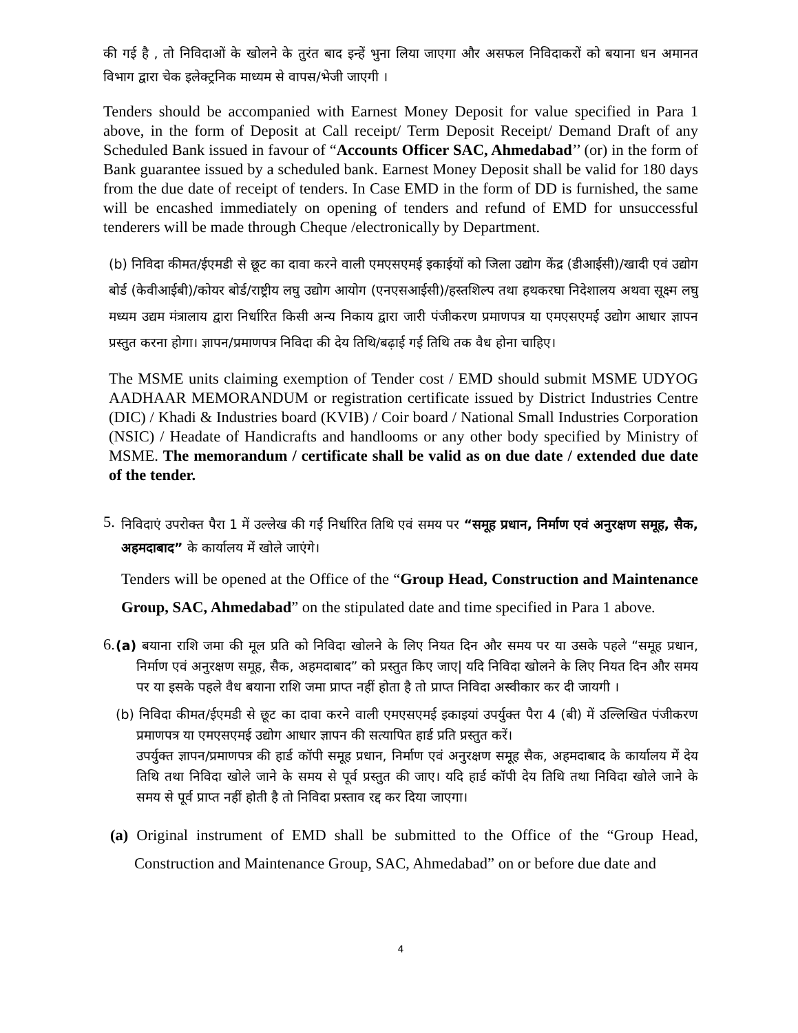की गई है , तो निविदाओं के खोलने के तुरंत बाद इन्हें भुना लिया जाएगा और असफल निविदाकरों को बयाना धन अमानत विभाग द्वारा चेक इलेक्ट्रनिक माध्यम से वापस/भेजी जाएगी ।
Tenders should be accompanied with Earnest Money Deposit for value specified in Para 1 above, in the form of Deposit at Call receipt/ Term Deposit Receipt/ Demand Draft of any Scheduled Bank issued in favour of “Accounts Officer SAC, Ahmedabad’’ (or) in the form of Bank guarantee issued by a scheduled bank. Earnest Money Deposit shall be valid for 180 days from the due date of receipt of tenders. In Case EMD in the form of DD is furnished, the same will be encashed immediately on opening of tenders and refund of EMD for unsuccessful tenderers will be made through Cheque /electronically by Department.
(b) निविदा कीमत/ईएमडी से छूट का दावा करने वाली एमएसएमई इकाईयों को जिला उद्योग केंद्र (डीआईसी)/खादी एवं उद्योग बोर्ड (केवीआईबी)/कोयर बोर्ड/राष्ट्रीय लघु उद्योग आयोग (एनएसआईसी)/हस्तशिल्प तथा हथकरघा निदेशालय अथवा सूक्ष्म लघु मध्यम उद्यम मंत्रालाय द्वारा निर्धारित किसी अन्य निकाय द्वारा जारी पंजीकरण प्रमाणपत्र या एमएसएमई उद्योग आधार ज्ञापन प्रस्तुत करना होगा। ज्ञापन/प्रमाणपत्र निविदा की देय तिथि/बढ़ाई गई तिथि तक वैध होना चाहिए।
The MSME units claiming exemption of Tender cost / EMD should submit MSME UDYOG AADHAAR MEMORANDUM or registration certificate issued by District Industries Centre (DIC) / Khadi & Industries board (KVIB) / Coir board / National Small Industries Corporation (NSIC) / Headate of Handicrafts and handlooms or any other body specified by Ministry of MSME. The memorandum / certificate shall be valid as on due date / extended due date of the tender.
5.
निविदाएं उपरोक्त पैरा 1 में उल्लेख की गईं निर्धारित तिथि एवं समय पर “समूह प्रधान, निर्माण एवं अनुरक्षण समूह, सैक, अहमदाबाद” के कार्यालय में खोले जाएंगे।
Tenders will be opened at the Office of the “Group Head, Construction and Maintenance Group, SAC, Ahmedabad” on the stipulated date and time specified in Para 1 above.
6.
(a) बयाना राशि जमा की मूल प्रति को निविदा खोलने के लिए नियत दिन और समय पर या उसके पहले “समूह प्रधान, निर्माण एवं अनुरक्षण समूह, सैक, अहमदाबाद” को प्रस्तुत किए जाए| यदि निविदा खोलने के लिए नियत दिन और समय पर या इसके पहले वैध बयाना राशि जमा प्राप्त नहीं होता है तो प्राप्त निविदा अस्वीकार कर दी जायगी ।
(b) निविदा कीमत/ईएमडी से छूट का दावा करने वाली एमएसएमई इकाइयां उपर्युक्त पैरा 4 (बी) में उल्लिखित पंजीकरण प्रमाणपत्र या एमएसएमई उद्योग आधार ज्ञापन की सत्यापित हार्ड प्रति प्रस्तुत करें।
उपर्युक्त ज्ञापन/प्रमाणपत्र की हार्ड कॉपी समूह प्रधान, निर्माण एवं अनुरक्षण समूह सैक, अहमदाबाद के कार्यालय में देय तिथि तथा निविदा खोले जाने के समय से पूर्व प्रस्तुत की जाए। यदि हार्ड कॉपी देय तिथि तथा निविदा खोले जाने के समय से पूर्व प्राप्त नहीं होती है तो निविदा प्रस्ताव रद्द कर दिया जाएगा।
(a) Original instrument of EMD shall be submitted to the Office of the “Group Head, Construction and Maintenance Group, SAC, Ahmedabad” on or before due date and
4